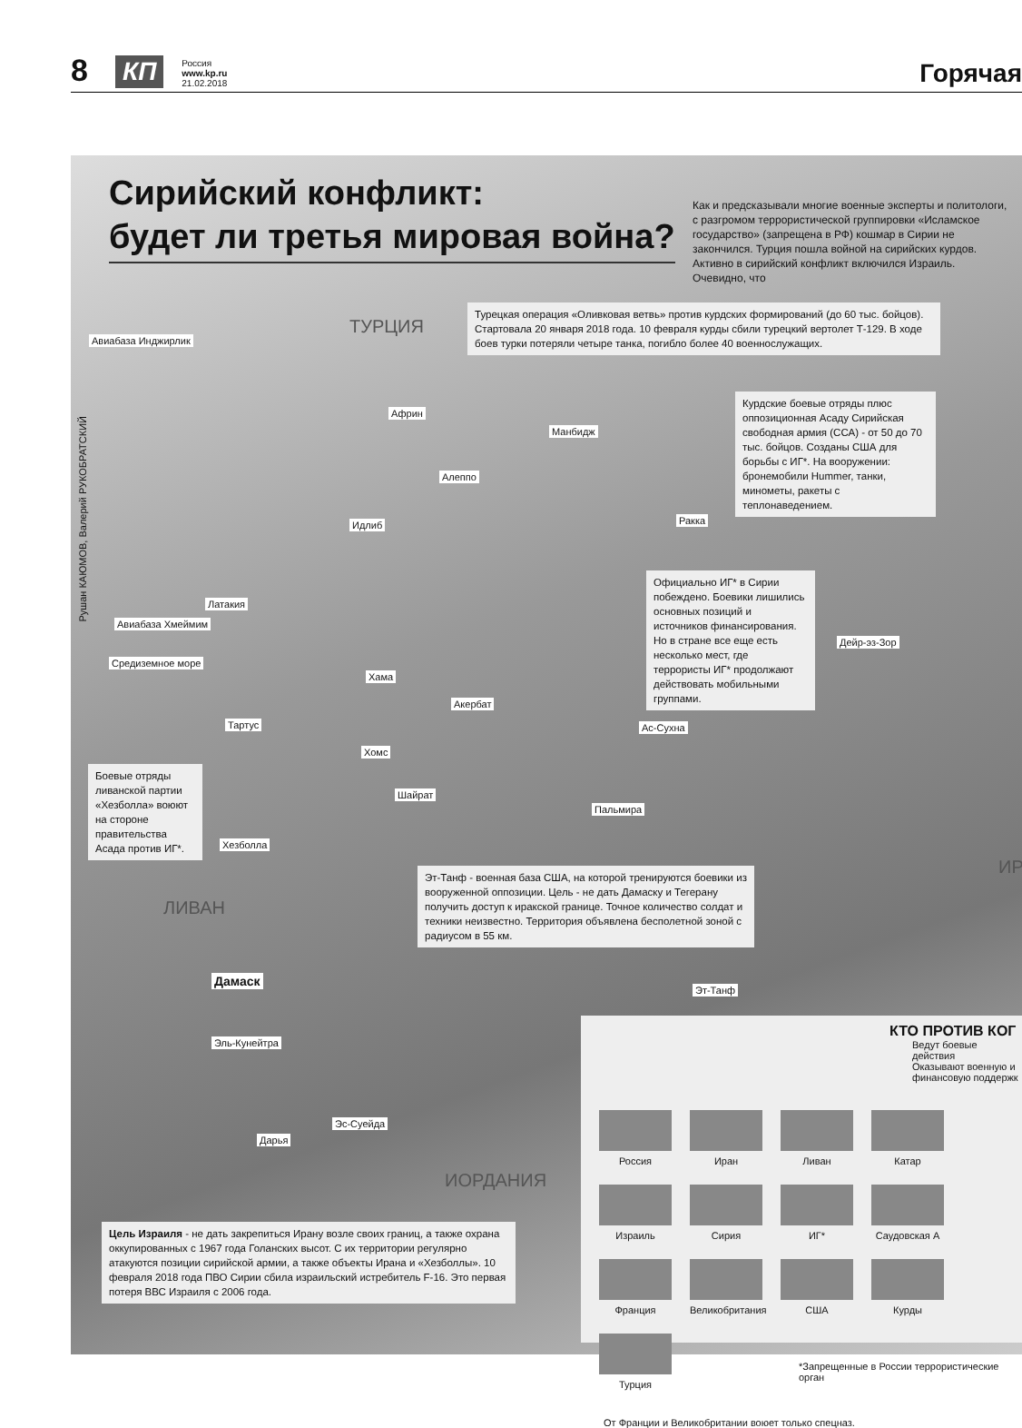8 КП Россия
www.kp.ru
21.02.2018 Горячая
Сирийский конфликт:
будет ли третья мировая война?
Как и предсказывали многие военные эксперты и политологи, с разгромом террористической группировки «Исламское государство» (запрещена в РФ) кошмар в Сирии не закончился. Турция пошла войной на сирийских курдов. Активно в сирийский конфликт включился Израиль. Очевидно, что
Турецкая операция «Оливковая ветвь» против курдских формирований (до 60 тыс. бойцов). Стартовала 20 января 2018 года. 10 февраля курды сбили турецкий вертолет Т-129. В ходе боев турки потеряли четыре танка, погибло более 40 военнослужащих.
Курдские боевые отряды плюс оппозиционная Асаду Сирийская свободная армия (ССА) - от 50 до 70 тыс. бойцов. Созданы США для борьбы с ИГ*. На вооружении: бронемобили Hummer, танки, минометы, ракеты с теплонаведением.
Официально ИГ* в Сирии побеждено. Боевики лишились основных позиций и источников финансирования. Но в стране все еще есть несколько мест, где террористы ИГ* продолжают действовать мобильными группами.
Боевые отряды ливанской партии «Хезболла» воюют на стороне правительства Асада против ИГ*.
Эт-Танф - военная база США, на которой тренируются боевики из вооруженной оппозиции. Цель - не дать Дамаску и Тегерану получить доступ к иракской границе. Точное количество солдат и техники неизвестно. Территория объявлена бесполетной зоной с радиусом в 55 км.
Цель Израиля - не дать закрепиться Ирану возле своих границ, а также охрана оккупированных с 1967 года Голанских высот. С их территории регулярно атакуются позиции сирийской армии, а также объекты Ирана и «Хезболлы». 10 февраля 2018 года ПВО Сирии сбила израильский истребитель F-16. Это первая потеря ВВС Израиля с 2006 года.
ТУРЦИЯ
ЛИВАН
ИОРДАНИЯ
ИР
Авиабаза Инджирлик
Африн
Манбидж
Алеппо
Идлиб Ракка
Латакия
Авиабаза Хмеймим
Средиземное море
Хама
Акербат
Тартус Ас-Сухна
Хомс
Дейр-эз-Зор
Шайрат
Пальмира
Хезболла
Дамаск
Эт-Танф
Эль-Кунейтра
Эс-Суейда
Дарья
КТО ПРОТИВ КОГ
Ведут боевые действия
Оказывают военную и финансовую поддержк
Россия Иран Ливан Катар Израиль Сирия ИГ* Саудовская А Франция Великобритания США Курды Турция
От Франции и Великобритании воюет только спецназ.
*Запрещенные в России террористические орган
Рушан КАЮМОВ, Валерий РУКОБРАТСКИЙ